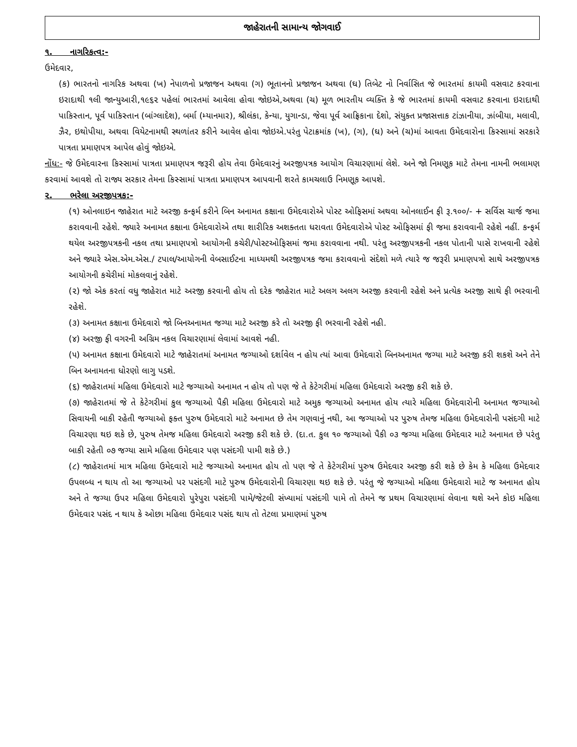જાહેરાતની સામાન્ય જોગવાઈ
૧. નાગરિકત્વ:-
ઉમેદવાર,
(ક) ભારતનો નાગરિક અથવા (ખ) નેપાળનો પ્રજાજન અથવા (ગ) ભૂતાનનો પ્રજાજન અથવા (ઘ) તિબેટ નો નિર્વાસિત જે ભારતમાં કાયમી વસવાટ કરવાના ઇરાદાથી ૧લી જાન્યુઆરી,૧૯૬૨ પહેલાં ભારતમાં આવેલા હોવા જોઇએ,અથવા (ચ) મૂળ ભારતીય વ્યક્તિ કે જે ભારતમાં કાયમી વસવાટ કરવાના ઇરાદાથી પાકિસ્તાન, પૂર્વ પાકિસ્તાન (બાંગ્લાદેશ), બર્મા (મ્યાનમાર), શ્રીલંકા, કેન્યા, યુગાન્ડા, જેવા પૂર્વ આફ્રિકાના દેશો, સંયુક્ત પ્રજાસત્તાક ટાંઝાનીયા, ઝાંબીયા, મલાવી, ઝૈર, ઇથોપીયા, અથવા વિયેટનામથી સ્થળાંતર કરીને આવેલ હોવા જોઇએ.પરંતુ પેટાક્રમાંક (ખ), (ગ), (ઘ) અને (ચ)માં આવતા ઉમેદવારોના કિસ્સામાં સરકારે પાત્રતા પ્રમાણપત્ર આપેલ હોવું જોઇએ.
નોંધ:- જે ઉમેદવારના કિસ્સામાં પાત્રતા પ્રમાણપત્ર જરૂરી હોય તેવા ઉમેદવારનું અરજીપત્રક આયોગ વિચારણામાં લેશે. અને જો નિમણૂક માટે તેમના નામની ભલામણ કરવામાં આવશે તો રાજ્ય સરકાર તેમના કિસ્સામાં પાત્રતા પ્રમાણપત્ર આપવાની શરતે કામચલાઉ નિમણૂક આપશે.
૨. ભરેલા અરજીપત્રક:-
(૧) ઓનલાઇન જાહેરાત માટે અરજી કન્ફર્મ કરીને બિન અનામત કક્ષાના ઉમેદવારોએ પોસ્ટ ઓફિસમાં અથવા ઓનલાઈન ફી રૂ.૧૦૦/- + સર્વિસ ચાર્જ જમા કરાવવાની રહેશે. જ્યારે અનામત કક્ષાના ઉમેદવારોએ તથા શારીરિક અશક્તતા ધરાવતા ઉમેદવારોએ પોસ્ટ ઓફિસમાં ફી જમા કરાવવાની રહેશે નહીં. કન્ફર્મ થયેલ અરજીપત્રકની નકલ તથા પ્રમાણપત્રો આયોગની કચેરી/પોસ્ટઓફિસમાં જમા કરાવવાના નથી. પરંતુ અરજીપત્રકની નકલ પોતાની પાસે રાખવાની રહેશે અને જ્યારે એસ.એમ.એસ./ ટપાલ/આયોગની વેબસાઈટના માધ્યમથી અરજીપત્રક જમા કરાવવાનો સંદેશો મળે ત્યારે જ જરૂરી પ્રમાણપત્રો સાથે અરજીપત્રક આયોગની કચેરીમાં મોકલવાનું રહેશે.
(૨) જો એક કરતાં વધુ જાહેરાત માટે અરજી કરવાની હોય તો દરેક જાહેરાત માટે અલગ અલગ અરજી કરવાની રહેશે અને પ્રત્યેક અરજી સાથે ફી ભરવાની રહેશે.
(૩) અનામત કક્ષાના ઉમેદવારો જો બિનઅનામત જગ્યા માટે અરજી કરે તો અરજી ફી ભરવાની રહેશે નહી.
(૪) અરજી ફી વગરની અગ્રિમ નકલ વિચારણામાં લેવામાં આવશે નહી.
(૫) અનામત કક્ષાના ઉમેદવારો માટે જાહેરાતમાં અનામત જગ્યાઓ દર્શાવેલ ન હોય ત્યાં આવા ઉમેદવારો બિનઅનામત જગ્યા માટે અરજી કરી શકશે અને તેને બિન અનામતના ધોરણો લાગુ પડશે.
(૬) જાહેરાતમાં મહિલા ઉમેદવારો માટે જગ્યાઓ અનામત ન હોય તો પણ જે તે કેટેગરીમાં મહિલા ઉમેદવારો અરજી કરી શકે છે.
(૭) જાહેરાતમાં જે તે કેટેગરીમાં કુલ જગ્યાઓ પૈકી મહિલા ઉમેદવારો માટે અમુક જગ્યાઓ અનામત હોય ત્યારે મહિલા ઉમેદવારોની અનામત જગ્યાઓ સિવાયની બાકી રહેતી જગ્યાઓ ફક્ત પુરુષ ઉમેદવારો માટે અનામત છે તેમ ગણવાનું નથી, આ જગ્યાઓ પર પુરુષ તેમજ મહિલા ઉમેદવારોની પસંદગી માટે વિચારણા થઇ શકે છે, પુરુષ તેમજ મહિલા ઉમેદવારો અરજી કરી શકે છે. (દા.ત. કુલ ૧૦ જગ્યાઓ પૈકી ૦૩ જગ્યા મહિલા ઉમેદવાર માટે અનામત છે પરંતુ બાકી રહેતી ૦૭ જગ્યા સામે મહિલા ઉમેદવાર પણ પસંદગી પામી શકે છે.)
(૮) જાહેરાતમાં માત્ર મહિલા ઉમેદવારો માટે જગ્યાઓ અનામત હોય તો પણ જે તે કેટેગરીમાં પુરુષ ઉમેદવાર અરજી કરી શકે છે કેમ કે મહિલા ઉમેદવાર ઉપલબ્ધ ન થાય તો આ જગ્યાઓ પર પસંદગી માટે પુરુષ ઉમેદવારોની વિચારણા થઇ શકે છે. પરંતુ જે જગ્યાઓ મહિલા ઉમેદવારો માટે જ અનામત હોય અને તે જગ્યા ઉપર મહિલા ઉમેદવારો પુરેપુરા પસંદગી પામે/જેટલી સંખ્યામાં પસંદગી પામે તો તેમને જ પ્રથમ વિચારણામાં લેવાના થશે અને કોઇ મહિલા ઉમેદવાર પસંદ ન થાય કે ઓછા મહિલા ઉમેદવાર પસંદ થાય તો તેટલા પ્રમાણમાં પુરુષ